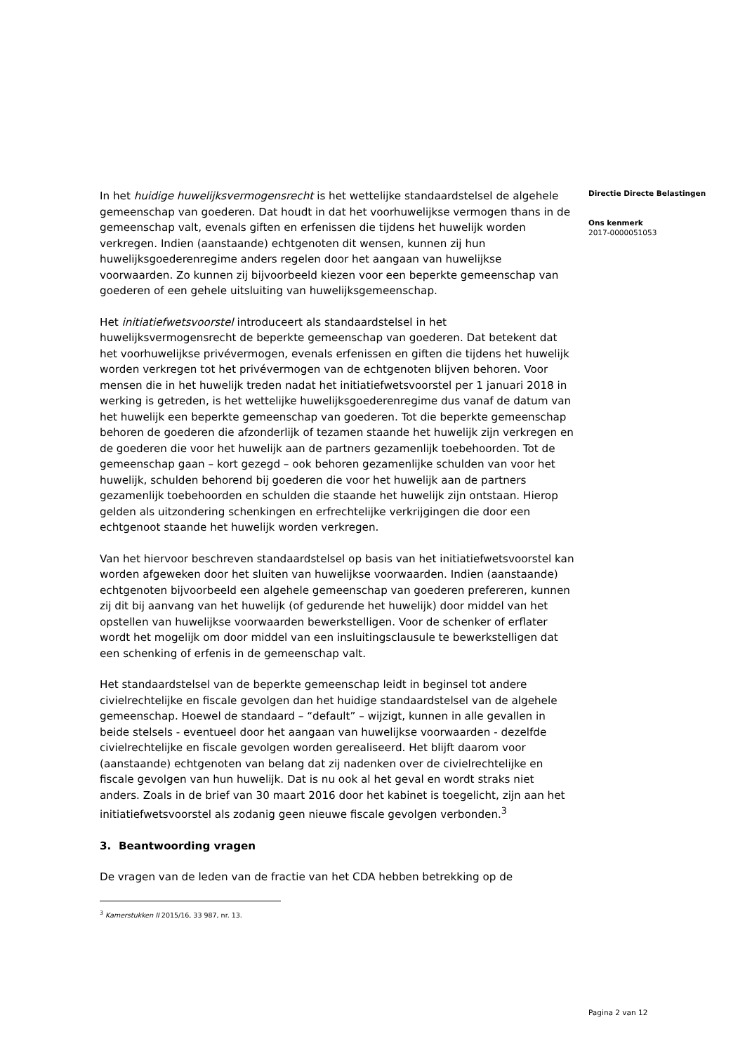In het huidige huwelijksvermogensrecht is het wettelijke standaardstelsel de algehele gemeenschap van goederen. Dat houdt in dat het voorhuwelijkse vermogen thans in de gemeenschap valt, evenals giften en erfenissen die tijdens het huwelijk worden verkregen. Indien (aanstaande) echtgenoten dit wensen, kunnen zij hun huwelijksgoederenregime anders regelen door het aangaan van huwelijkse voorwaarden. Zo kunnen zij bijvoorbeeld kiezen voor een beperkte gemeenschap van goederen of een gehele uitsluiting van huwelijksgemeenschap.
Het initiatiefwetsvoorstel introduceert als standaardstelsel in het huwelijksvermogensrecht de beperkte gemeenschap van goederen. Dat betekent dat het voorhuwelijkse privévermogen, evenals erfenissen en giften die tijdens het huwelijk worden verkregen tot het privévermogen van de echtgenoten blijven behoren. Voor mensen die in het huwelijk treden nadat het initiatiefwetsvoorstel per 1 januari 2018 in werking is getreden, is het wettelijke huwelijksgoederenregime dus vanaf de datum van het huwelijk een beperkte gemeenschap van goederen. Tot die beperkte gemeenschap behoren de goederen die afzonderlijk of tezamen staande het huwelijk zijn verkregen en de goederen die voor het huwelijk aan de partners gezamenlijk toebehoorden. Tot de gemeenschap gaan – kort gezegd – ook behoren gezamenlijke schulden van voor het huwelijk, schulden behorend bij goederen die voor het huwelijk aan de partners gezamenlijk toebehoorden en schulden die staande het huwelijk zijn ontstaan. Hierop gelden als uitzondering schenkingen en erfrechtelijke verkrijgingen die door een echtgenoot staande het huwelijk worden verkregen.
Van het hiervoor beschreven standaardstelsel op basis van het initiatiefwetsvoorstel kan worden afgeweken door het sluiten van huwelijkse voorwaarden. Indien (aanstaande) echtgenoten bijvoorbeeld een algehele gemeenschap van goederen prefereren, kunnen zij dit bij aanvang van het huwelijk (of gedurende het huwelijk) door middel van het opstellen van huwelijkse voorwaarden bewerkstelligen. Voor de schenker of erflater wordt het mogelijk om door middel van een insluitingsclausule te bewerkstelligen dat een schenking of erfenis in de gemeenschap valt.
Het standaardstelsel van de beperkte gemeenschap leidt in beginsel tot andere civielrechtelijke en fiscale gevolgen dan het huidige standaardstelsel van de algehele gemeenschap. Hoewel de standaard – “default” – wijzigt, kunnen in alle gevallen in beide stelsels - eventueel door het aangaan van huwelijkse voorwaarden - dezelfde civielrechtelijke en fiscale gevolgen worden gerealiseerd. Het blijft daarom voor (aanstaande) echtgenoten van belang dat zij nadenken over de civielrechtelijke en fiscale gevolgen van hun huwelijk. Dat is nu ook al het geval en wordt straks niet anders. Zoals in de brief van 30 maart 2016 door het kabinet is toegelicht, zijn aan het initiatiefwetsvoorstel als zodanig geen nieuwe fiscale gevolgen verbonden.<sup>3</sup>
3. Beantwoording vragen
De vragen van de leden van de fractie van het CDA hebben betrekking op de
<sup>3</sup> Kamerstukken II 2015/16, 33 987, nr. 13.
Directie Directe Belastingen
Ons kenmerk
2017-0000051053
Pagina 2 van 12